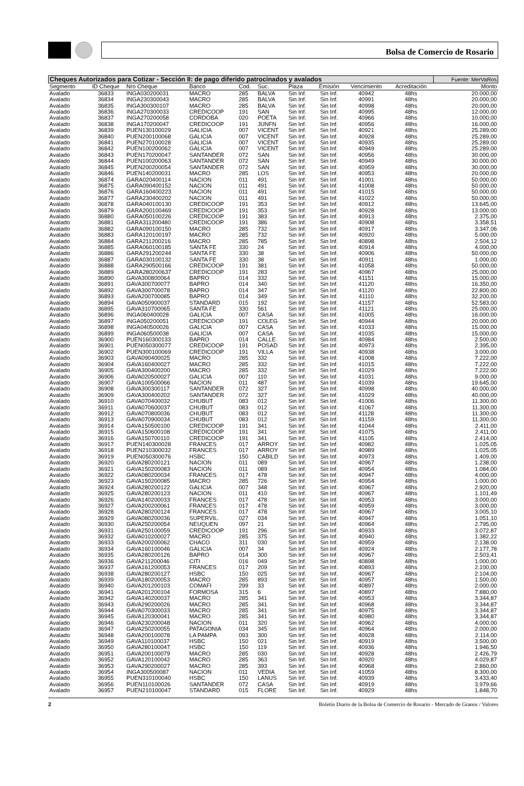Bolsa de Comercio de Rosario
| Cheques Autorizados para Cotizar - Sección II: de pago diferido patrocinados y avalados | | | | | | | | | | Fuente: MerVaRos |
| Segmento | ID Cheque | Nro Cheque | Banco | Cod. | Suc. | Plaza | Emisión | Vencimiento | Acreditación | Monto |
| Avalado | 36833 | INGA030200031 | MACRO | 285 | BALVA | Sin Inf. | Sin Inf. | 40942 | 48hs | 20.000,00 |
| Avalado | 36834 | INGA230300043 | MACRO | 285 | BALVA | Sin Inf. | Sin Inf. | 40991 | 48hs | 20.000,00 |
| Avalado | 36835 | INGA300300107 | MACRO | 285 | BALVA | Sin Inf. | Sin Inf. | 40998 | 48hs | 20.000,00 |
| Avalado | 36836 | INGA270300033 | CREDICOOP | 191 | SAN | Sin Inf. | Sin Inf. | 40995 | 48hs | 12.000,00 |
| Avalado | 36837 | INGA270200058 | CORDOBA | 020 | POETA | Sin Inf. | Sin Inf. | 40966 | 48hs | 10.000,00 |
| Avalado | 36838 | INGA170200047 | CREDICOOP | 191 | JUNFN | Sin Inf. | Sin Inf. | 40956 | 48hs | 16.000,00 |
| Avalado | 36839 | PUEN130100029 | GALICIA | 007 | VICENT | Sin Inf. | Sin Inf. | 40921 | 48hs | 25.289,00 |
| Avalado | 36840 | PUEN200100068 | GALICIA | 007 | VICENT | Sin Inf. | Sin Inf. | 40928 | 48hs | 25.289,00 |
| Avalado | 36841 | PUEN270100028 | GALICIA | 007 | VICENT | Sin Inf. | Sin Inf. | 40935 | 48hs | 25.289,00 |
| Avalado | 36842 | PUEN100200062 | GALICIA | 007 | VICENT | Sin Inf. | Sin Inf. | 40949 | 48hs | 25.289,00 |
| Avalado | 36843 | PUEN170200047 | SANTANDER | 072 | SAN | Sin Inf. | Sin Inf. | 40956 | 48hs | 30.000,00 |
| Avalado | 36844 | PUEN100200063 | SANTANDER | 072 | SAN | Sin Inf. | Sin Inf. | 40949 | 48hs | 30.000,00 |
| Avalado | 36845 | PUEN200200054 | SANTANDER | 072 | SAN | Sin Inf. | Sin Inf. | 40959 | 48hs | 30.000,00 |
| Avalado | 36846 | PUEN140200031 | MACRO | 285 | LOS | Sin Inf. | Sin Inf. | 40953 | 48hs | 20.000,00 |
| Avalado | 36874 | GARA020400114 | NACION | 011 | 491 | Sin Inf. | Sin Inf. | 41001 | 48hs | 50.000,00 |
| Avalado | 36875 | GARA090400152 | NACION | 011 | 491 | Sin Inf. | Sin Inf. | 41008 | 48hs | 50.000,00 |
| Avalado | 36876 | GARA160400223 | NACION | 011 | 491 | Sin Inf. | Sin Inf. | 41015 | 48hs | 50.000,00 |
| Avalado | 36877 | GARA230400202 | NACION | 011 | 491 | Sin Inf. | Sin Inf. | 41022 | 48hs | 50.000,00 |
| Avalado | 36878 | GARA040100130 | CREDICOOP | 191 | 353 | Sin Inf. | Sin Inf. | 40912 | 48hs | 13.645,00 |
| Avalado | 36879 | GARA200100469 | CREDICOOP | 191 | 353 | Sin Inf. | Sin Inf. | 40928 | 48hs | 13.000,00 |
| Avalado | 36880 | GARA050100226 | CREDICOOP | 191 | 383 | Sin Inf. | Sin Inf. | 40913 | 48hs | 2.375,00 |
| Avalado | 36881 | GARA311200480 | CREDICOOP | 191 | 386 | Sin Inf. | Sin Inf. | 40908 | 48hs | 3.358,51 |
| Avalado | 36882 | GARA090100150 | MACRO | 285 | 732 | Sin Inf. | Sin Inf. | 40917 | 48hs | 3.347,06 |
| Avalado | 36883 | GARA120100197 | MACRO | 285 | 732 | Sin Inf. | Sin Inf. | 40920 | 48hs | 5.000,00 |
| Avalado | 36884 | GARA211200216 | MACRO | 285 | 785 | Sin Inf. | Sin Inf. | 40898 | 48hs | 2.504,12 |
| Avalado | 36885 | GARA060100185 | SANTA FE | 330 | 24 | Sin Inf. | Sin Inf. | 40914 | 48hs | 4.000,00 |
| Avalado | 36886 | GARA291200244 | SANTA FE | 330 | 38 | Sin Inf. | Sin Inf. | 40906 | 48hs | 50.000,00 |
| Avalado | 36887 | GARA030100132 | SANTA FE | 330 | 38 | Sin Inf. | Sin Inf. | 40911 | 48hs | 1.000,00 |
| Avalado | 36888 | GARA290500166 | CREDICOOP | 191 | 381 | Sin Inf. | Sin Inf. | 41058 | 48hs | 50.000,00 |
| Avalado | 36889 | GARA280200637 | CREDICOOP | 191 | 283 | Sin Inf. | Sin Inf. | 40967 | 48hs | 25.000,00 |
| Avalado | 36890 | GAVA300800064 | BAPRO | 014 | 332 | Sin Inf. | Sin Inf. | 41151 | 48hs | 15.000,00 |
| Avalado | 36891 | GAVA300700077 | BAPRO | 014 | 340 | Sin Inf. | Sin Inf. | 41120 | 48hs | 16.350,00 |
| Avalado | 36892 | GAVA300700078 | BAPRO | 014 | 347 | Sin Inf. | Sin Inf. | 41120 | 48hs | 22.800,00 |
| Avalado | 36893 | GAVA200700085 | BAPRO | 014 | 349 | Sin Inf. | Sin Inf. | 41110 | 48hs | 32.200,00 |
| Avalado | 36894 | GAVA050900037 | STANDARD | 015 | 192 | Sin Inf. | Sin Inf. | 41157 | 48hs | 52.583,00 |
| Avalado | 36895 | GAVA310700065 | SANTA FE | 330 | 561 | Sin Inf. | Sin Inf. | 41121 | 48hs | 25.000,00 |
| Avalado | 36896 | INGA060400028 | GALICIA | 007 | CASA | Sin Inf. | Sin Inf. | 41005 | 48hs | 16.000,00 |
| Avalado | 36897 | INGA050200051 | CREDICOOP | 191 | COLEG | Sin Inf. | Sin Inf. | 40944 | 48hs | 20.000,00 |
| Avalado | 36898 | INGA040500026 | GALICIA | 007 | CASA | Sin Inf. | Sin Inf. | 41033 | 48hs | 15.000,00 |
| Avalado | 36899 | INGA060500038 | GALICIA | 007 | CASA | Sin Inf. | Sin Inf. | 41035 | 48hs | 15.000,00 |
| Avalado | 36900 | PUEN160300133 | BAPRO | 014 | CALLE | Sin Inf. | Sin Inf. | 40984 | 48hs | 2.500,00 |
| Avalado | 36901 | PUEN050300077 | CREDICOOP | 191 | POSAD | Sin Inf. | Sin Inf. | 40973 | 48hs | 2.395,00 |
| Avalado | 36902 | PUEN300100069 | CREDICOOP | 191 | VILLA | Sin Inf. | Sin Inf. | 40938 | 48hs | 3.000,00 |
| Avalado | 36903 | GAVA090400025 | MACRO | 285 | 332 | Sin Inf. | Sin Inf. | 41008 | 48hs | 7.222,00 |
| Avalado | 36904 | GAVA160400027 | MACRO | 285 | 332 | Sin Inf. | Sin Inf. | 41015 | 48hs | 7.222,00 |
| Avalado | 36905 | GAVA300400200 | MACRO | 285 | 332 | Sin Inf. | Sin Inf. | 41029 | 48hs | 7.222,00 |
| Avalado | 36906 | GAVA020500027 | GALICIA | 007 | 110 | Sin Inf. | Sin Inf. | 41031 | 48hs | 9.000,00 |
| Avalado | 36907 | GAVA100500066 | NACION | 011 | 487 | Sin Inf. | Sin Inf. | 41039 | 48hs | 19.645,00 |
| Avalado | 36908 | GAVA300300117 | SANTANDER | 072 | 327 | Sin Inf. | Sin Inf. | 40998 | 48hs | 40.000,00 |
| Avalado | 36909 | GAVA300400202 | SANTANDER | 072 | 327 | Sin Inf. | Sin Inf. | 41029 | 48hs | 40.000,00 |
| Avalado | 36910 | GAVA070400032 | CHUBUT | 083 | 012 | Sin Inf. | Sin Inf. | 41006 | 48hs | 11.300,00 |
| Avalado | 36911 | GAVA070600037 | CHUBUT | 083 | 012 | Sin Inf. | Sin Inf. | 41067 | 48hs | 11.300,00 |
| Avalado | 36912 | GAVA070800036 | CHUBUT | 083 | 012 | Sin Inf. | Sin Inf. | 41128 | 48hs | 11.300,00 |
| Avalado | 36913 | GAVA070900034 | CHUBUT | 083 | 012 | Sin Inf. | Sin Inf. | 41159 | 48hs | 11.300,00 |
| Avalado | 36914 | GAVA150500100 | CREDICOOP | 191 | 341 | Sin Inf. | Sin Inf. | 41044 | 48hs | 2.411,00 |
| Avalado | 36915 | GAVA150600108 | CREDICOOP | 191 | 341 | Sin Inf. | Sin Inf. | 41075 | 48hs | 2.411,00 |
| Avalado | 36916 | GAVA150700110 | CREDICOOP | 191 | 341 | Sin Inf. | Sin Inf. | 41105 | 48hs | 2.414,00 |
| Avalado | 36917 | PUEN140300028 | FRANCES | 017 | ARROY | Sin Inf. | Sin Inf. | 40982 | 48hs | 1.025,05 |
| Avalado | 36918 | PUEN210300032 | FRANCES | 017 | ARROY | Sin Inf. | Sin Inf. | 40989 | 48hs | 1.025,05 |
| Avalado | 36919 | PUEN050300076 | HSBC | 150 | CABILD | Sin Inf. | Sin Inf. | 40973 | 48hs | 1.409,00 |
| Avalado | 36920 | GAVA280200121 | NACION | 011 | 089 | Sin Inf. | Sin Inf. | 40967 | 48hs | 1.238,00 |
| Avalado | 36921 | GAVA150200083 | NACION | 011 | 089 | Sin Inf. | Sin Inf. | 40954 | 48hs | 1.084,00 |
| Avalado | 36922 | GAVA080200034 | FRANCES | 017 | 478 | Sin Inf. | Sin Inf. | 40947 | 48hs | 4.000,00 |
| Avalado | 36923 | GAVA150200085 | MACRO | 285 | 726 | Sin Inf. | Sin Inf. | 40954 | 48hs | 1.000,00 |
| Avalado | 36924 | GAVA280200122 | GALICIA | 007 | 348 | Sin Inf. | Sin Inf. | 40967 | 48hs | 2.920,00 |
| Avalado | 36925 | GAVA280200123 | NACION | 011 | 410 | Sin Inf. | Sin Inf. | 40967 | 48hs | 1.101,49 |
| Avalado | 36926 | GAVA140200033 | FRANCES | 017 | 478 | Sin Inf. | Sin Inf. | 40953 | 48hs | 3.000,00 |
| Avalado | 36927 | GAVA200200061 | FRANCES | 017 | 478 | Sin Inf. | Sin Inf. | 40959 | 48hs | 3.000,00 |
| Avalado | 36928 | GAVA280200124 | FRANCES | 017 | 478 | Sin Inf. | Sin Inf. | 40967 | 48hs | 3.005,10 |
| Avalado | 36929 | GAVA080200036 | SUPERVIL. | 027 | 034 | Sin Inf. | Sin Inf. | 40947 | 48hs | 1.051,10 |
| Avalado | 36930 | GAVA250200054 | NEUQUEN | 097 | 21 | Sin Inf. | Sin Inf. | 40964 | 48hs | 2.795,00 |
| Avalado | 36931 | GAVA250100059 | CREDICOOP | 191 | 296 | Sin Inf. | Sin Inf. | 40933 | 48hs | 3.072,87 |
| Avalado | 36932 | GAVA010200027 | MACRO | 285 | 375 | Sin Inf. | Sin Inf. | 40940 | 48hs | 1.382,22 |
| Avalado | 36933 | GAVA200200062 | CHACO | 311 | 030 | Sin Inf. | Sin Inf. | 40959 | 48hs | 2.138,00 |
| Avalado | 36934 | GAVA160100046 | GALICIA | 007 | 34 | Sin Inf. | Sin Inf. | 40924 | 48hs | 2.177,78 |
| Avalado | 36935 | GAVA280200126 | BAPRO | 014 | 300 | Sin Inf. | Sin Inf. | 40967 | 48hs | 2.503,41 |
| Avalado | 36936 | GAVA211200046 | CITI | 016 | 049 | Sin Inf. | Sin Inf. | 40898 | 48hs | 1.000,00 |
| Avalado | 36937 | GAVA161200053 | FRANCES | 017 | 209 | Sin Inf. | Sin Inf. | 40893 | 48hs | 2.100,00 |
| Avalado | 36938 | GAVA280200127 | HSBC | 150 | 025 | Sin Inf. | Sin Inf. | 40967 | 48hs | 2.104,00 |
| Avalado | 36939 | GAVA180200053 | MACRO | 285 | 893 | Sin Inf. | Sin Inf. | 40957 | 48hs | 1.500,00 |
| Avalado | 36940 | GAVA201200103 | COMAFI | 299 | 33 | Sin Inf. | Sin Inf. | 40897 | 48hs | 2.000,00 |
| Avalado | 36941 | GAVA201200104 | FORMOSA | 315 | 6 | Sin Inf. | Sin Inf. | 40897 | 48hs | 7.880,00 |
| Avalado | 36942 | GAVA140200037 | MACRO | 285 | 341 | Sin Inf. | Sin Inf. | 40953 | 48hs | 3.344,87 |
| Avalado | 36943 | GAVA290200026 | MACRO | 285 | 341 | Sin Inf. | Sin Inf. | 40968 | 48hs | 3.344,87 |
| Avalado | 36944 | GAVA070300033 | MACRO | 285 | 341 | Sin Inf. | Sin Inf. | 40975 | 48hs | 3.344,87 |
| Avalado | 36945 | GAVA120300041 | MACRO | 285 | 341 | Sin Inf. | Sin Inf. | 40980 | 48hs | 3.344,87 |
| Avalado | 36946 | GAVA230200048 | NACION | 011 | 320 | Sin Inf. | Sin Inf. | 40962 | 48hs | 4.000,00 |
| Avalado | 36947 | GAVA250200055 | PATAGONIA | 034 | 345 | Sin Inf. | Sin Inf. | 40964 | 48hs | 2.000,00 |
| Avalado | 36948 | GAVA200100078 | LA PAMPA | 093 | 300 | Sin Inf. | Sin Inf. | 40928 | 48hs | 2.114,00 |
| Avalado | 36949 | GAVA110100037 | HSBC | 150 | 021 | Sin Inf. | Sin Inf. | 40919 | 48hs | 3.500,00 |
| Avalado | 36950 | GAVA280100047 | HSBC | 150 | 119 | Sin Inf. | Sin Inf. | 40936 | 48hs | 1.946,50 |
| Avalado | 36951 | GAVA200100079 | MACRO | 285 | 030 | Sin Inf. | Sin Inf. | 40928 | 48hs | 2.426,79 |
| Avalado | 36952 | GAVA120100042 | MACRO | 285 | 363 | Sin Inf. | Sin Inf. | 40920 | 48hs | 4.029,87 |
| Avalado | 36953 | GAVA290200027 | MACRO | 285 | 393 | Sin Inf. | Sin Inf. | 40968 | 48hs | 2.860,00 |
| Avalado | 36954 | INGA300500087 | NACION | 011 | VEDIA | Sin Inf. | Sin Inf. | 41059 | 48hs | 8.300,00 |
| Avalado | 36955 | PUEN310100040 | HSBC | 150 | LANUS | Sin Inf. | Sin Inf. | 40939 | 48hs | 3.433,40 |
| Avalado | 36956 | PUEN110100026 | SANTANDER | 072 | CASA | Sin Inf. | Sin Inf. | 40919 | 48hs | 3.979,66 |
| Avalado | 36957 | PUEN210100047 | STANDARD | 015 | FLORE | Sin Inf. | Sin Inf. | 40929 | 48hs | 1.848,70 |
2 Boletín Diario de la Bolsa de Comercio de Rosario - Mercado de Granos / Valores